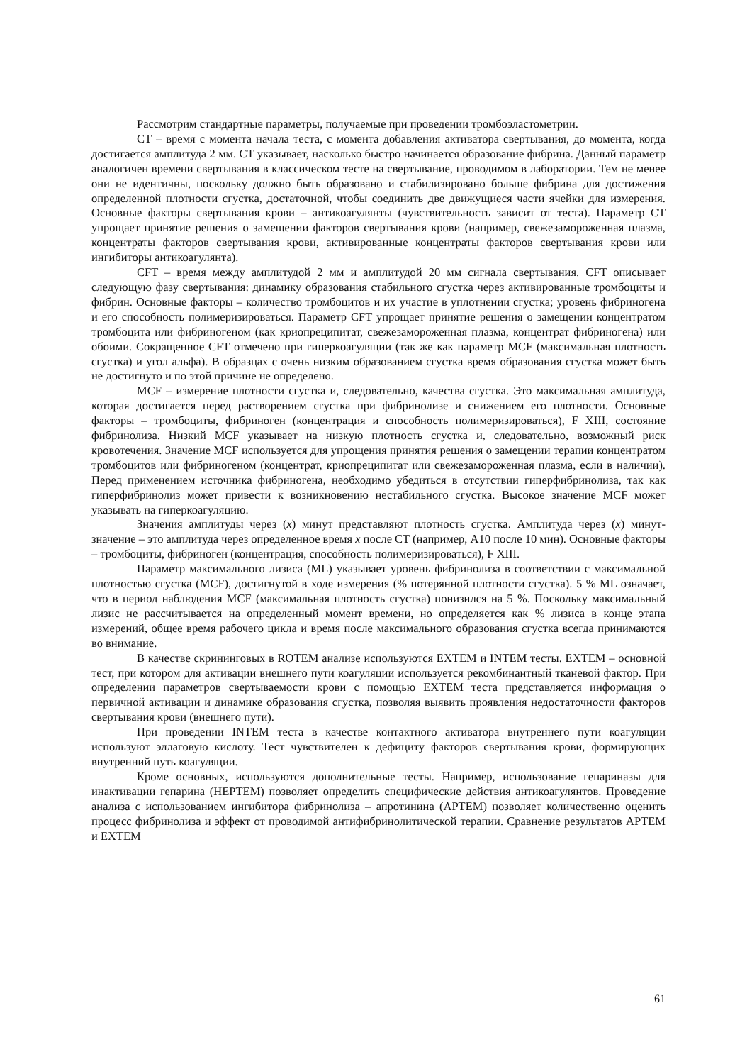Рассмотрим стандартные параметры, получаемые при проведении тромбоэластометрии.
CT – время с момента начала теста, с момента добавления активатора свертывания, до момента, когда достигается амплитуда 2 мм. CT указывает, насколько быстро начинается образование фибрина. Данный параметр аналогичен времени свертывания в классическом тесте на свертывание, проводимом в лаборатории. Тем не менее они не идентичны, поскольку должно быть образовано и стабилизировано больше фибрина для достижения определенной плотности сгустка, достаточной, чтобы соединить две движущиеся части ячейки для измерения. Основные факторы свертывания крови – антикоагулянты (чувствительность зависит от теста). Параметр CT упрощает принятие решения о замещении факторов свертывания крови (например, свежезамороженная плазма, концентраты факторов свертывания крови, активированные концентраты факторов свертывания крови или ингибиторы антикоагулянта).
CFT – время между амплитудой 2 мм и амплитудой 20 мм сигнала свертывания. CFT описывает следующую фазу свертывания: динамику образования стабильного сгустка через активированные тромбоциты и фибрин. Основные факторы – количество тромбоцитов и их участие в уплотнении сгустка; уровень фибриногена и его способность полимеризироваться. Параметр CFT упрощает принятие решения о замещении концентратом тромбоцита или фибриногеном (как криопреципитат, свежезамороженная плазма, концентрат фибриногена) или обоими. Сокращенное CFT отмечено при гиперкоагуляции (так же как параметр MCF (максимальная плотность сгустка) и угол альфа). В образцах с очень низким образованием сгустка время образования сгустка может быть не достигнуто и по этой причине не определено.
MCF – измерение плотности сгустка и, следовательно, качества сгустка. Это максимальная амплитуда, которая достигается перед растворением сгустка при фибринолизе и снижением его плотности. Основные факторы – тромбоциты, фибриноген (концентрация и способность полимеризироваться), F XIII, состояние фибринолиза. Низкий MCF указывает на низкую плотность сгустка и, следовательно, возможный риск кровотечения. Значение MCF используется для упрощения принятия решения о замещении терапии концентратом тромбоцитов или фибриногеном (концентрат, криопреципитат или свежезамороженная плазма, если в наличии). Перед применением источника фибриногена, необходимо убедиться в отсутствии гиперфибринолиза, так как гиперфибринолиз может привести к возникновению нестабильного сгустка. Высокое значение MCF может указывать на гиперкоагуляцию.
Значения амплитуды через (x) минут представляют плотность сгустка. Амплитуда через (x) минут-значение – это амплитуда через определенное время x после CT (например, A10 после 10 мин). Основные факторы – тромбоциты, фибриноген (концентрация, способность полимеризироваться), F XIII.
Параметр максимального лизиса (ML) указывает уровень фибринолиза в соответствии с максимальной плотностью сгустка (MCF), достигнутой в ходе измерения (% потерянной плотности сгустка). 5 % ML означает, что в период наблюдения MCF (максимальная плотность сгустка) понизился на 5 %. Поскольку максимальный лизис не рассчитывается на определенный момент времени, но определяется как % лизиса в конце этапа измерений, общее время рабочего цикла и время после максимального образования сгустка всегда принимаются во внимание.
В качестве скрининговых в ROTEM анализе используются EXTEM и INTEM тесты. EXTEM – основной тест, при котором для активации внешнего пути коагуляции используется рекомбинантный тканевой фактор. При определении параметров свертываемости крови с помощью EXTEM теста представляется информация о первичной активации и динамике образования сгустка, позволяя выявить проявления недостаточности факторов свертывания крови (внешнего пути).
При проведении INTEM теста в качестве контактного активатора внутреннего пути коагуляции используют эллаговую кислоту. Тест чувствителен к дефициту факторов свертывания крови, формирующих внутренний путь коагуляции.
Кроме основных, используются дополнительные тесты. Например, использование гепариназы для инактивации гепарина (HEPTEM) позволяет определить специфические действия антикоагулянтов. Проведение анализа с использованием ингибитора фибринолиза – апротинина (APTEM) позволяет количественно оценить процесс фибринолиза и эффект от проводимой антифибринолитической терапии. Сравнение результатов APTEM и EXTEM
61